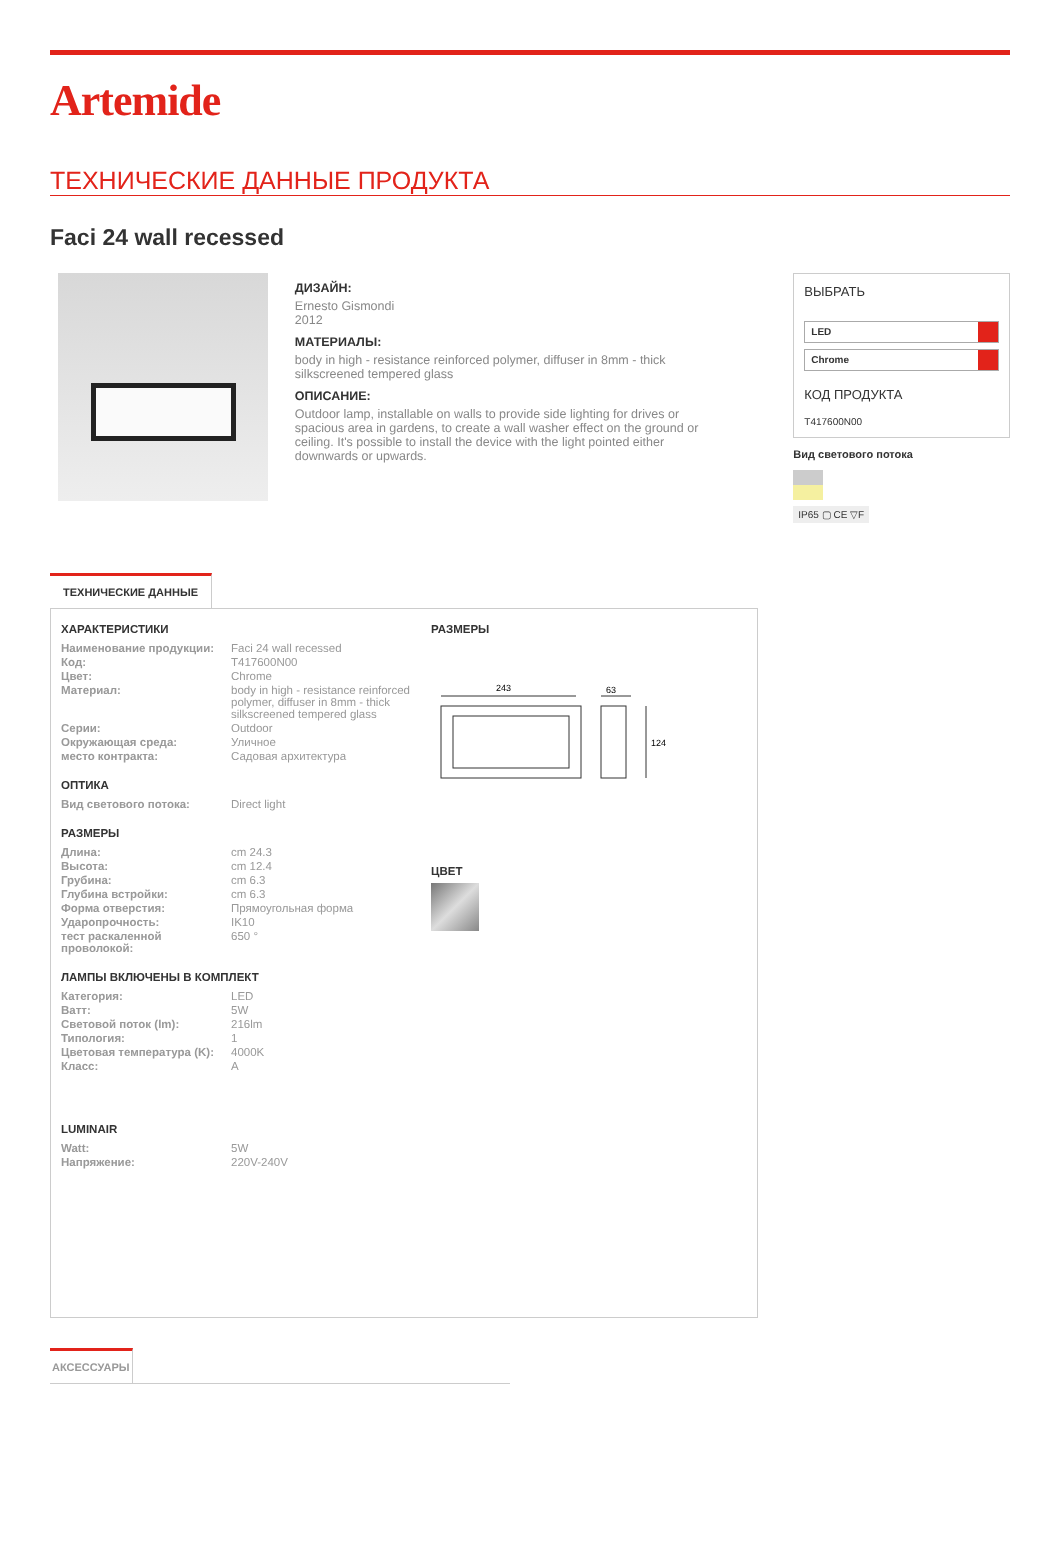Artemide
ТЕХНИЧЕСКИЕ ДАННЫЕ ПРОДУКТА
Faci 24 wall recessed
ДИЗАЙН:
Ernesto Gismondi
2012
МАТЕРИАЛЫ:
body in high - resistance reinforced polymer, diffuser in 8mm - thick silkscreened tempered glass
ОПИСАНИЕ:
Outdoor lamp, installable on walls to provide side lighting for drives or spacious area in gardens, to create a wall washer effect on the ground or ceiling. It's possible to install the device with the light pointed either downwards or upwards.
ВЫБРАТЬ
LED
Chrome
КОД ПРОДУКТА
T417600N00
Вид светового потока
IP65 ▢ CE ▽F
ТЕХНИЧЕСКИЕ ДАННЫЕ
ХАРАКТЕРИСТИКИ
| Наименование продукции: | Faci 24 wall recessed |
| Код: | T417600N00 |
| Цвет: | Chrome |
| Материал: | body in high - resistance reinforced polymer, diffuser in 8mm - thick silkscreened tempered glass |
| Серии: | Outdoor |
| Окружающая среда: | Уличное |
| место контракта: | Садовая архитектура |
ОПТИКА
| Вид светового потока: | Direct light |
РАЗМЕРЫ
| Длина: | cm 24.3 |
| Высота: | cm 12.4 |
| Грубина: | cm 6.3 |
| Глубина встройки: | cm 6.3 |
| Форма отверстия: | Прямоугольная форма |
| Ударопрочность: | IK10 |
| тест раскаленной проволокой: | 650 ° |
ЛАМПЫ ВКЛЮЧЕНЫ В КОМПЛЕКТ
| Категория: | LED |
| Ватт: | 5W |
| Световой поток (lm): | 216lm |
| Типология: | 1 |
| Цветовая температура (K): | 4000K |
| Класс: | A |
LUMINAIR
| Watt: | 5W |
| Напряжение: | 220V-240V |
РАЗМЕРЫ
243
63
124
ЦВЕТ
АКСЕССУАРЫ